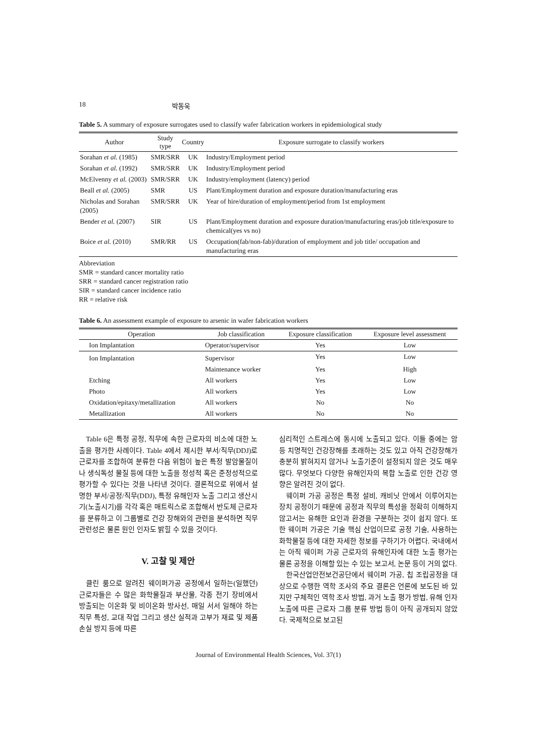18 박동욱
Table 5. A summary of exposure surrogates used to classify wafer fabrication workers in epidemiological study
| Author | Study type | Country | Exposure surrogate to classify workers |
| --- | --- | --- | --- |
| Sorahan et al. (1985) | SMR/SRR | UK | Industry/Employment period |
| Sorahan et al. (1992) | SMR/SRR | UK | Industry/Employment period |
| McElvenny et al. (2003) | SMR/SRR | UK | Industry/employment (latency) period |
| Beall et al. (2005) | SMR | US | Plant/Employment duration and exposure duration/manufacturing eras |
| Nicholas and Sorahan (2005) | SMR/SRR | UK | Year of hire/duration of employment/period from 1st employment |
| Bender et al. (2007) | SIR | US | Plant/Employment duration and exposure duration/manufacturing eras/job title/exposure to chemical(yes vs no) |
| Boice et al. (2010) | SMR/RR | US | Occupation(fab/non-fab)/duration of employment and job title/ occupation and manufacturing eras |
Abbreviation
SMR = standard cancer mortality ratio
SRR = standard cancer registration ratio
SIR = standard cancer incidence ratio
RR = relative risk
Table 6. An assessment example of exposure to arsenic in wafer fabrication workers
| Operation | Job classification | Exposure classification | Exposure level assessment |
| --- | --- | --- | --- |
| Ion Implantation | Operator/supervisor | Yes | Low |
| Ion Implantation | Supervisor | Yes | Low |
| | Maintenance worker | Yes | High |
| Etching | All workers | Yes | Low |
| Photo | All workers | Yes | Low |
| Oxidation/epitaxy/metallization | All workers | No | No |
| Metallization | All workers | No | No |
Table 6은 특정 공정, 직무에 속한 근로자의 비소에 대한 노출을 평가한 사례이다. Table 4에서 제시한 부서/직무(DDJ)로 근로자를 조합하여 분류한 다음 위험이 높은 특정 발암물질이나 생식독성 물질 등에 대한 노출을 정성적 혹은 준정성적으로 평가할 수 있다는 것을 나타낸 것이다. 결론적으로 위에서 설명한 부서/공정/직무(DDJ), 특정 유해인자 노출 그리고 생산시기(노출시기)를 각각 혹은 매트릭스로 조합해서 반도체 근로자를 분류하고 이 그룹별로 건강 장해와의 관련을 분석하면 직무 관련성은 물론 원인 인자도 밝힐 수 있을 것이다.
V. 고찰 및 제안
클린 룸으로 알려진 웨이퍼가공 공정에서 일하는(일했던) 근로자들은 수 많은 화학물질과 부산물, 각종 전기 장비에서 방출되는 이온화 및 비이온화 방사선, 매일 서서 일해야 하는 직무 특성, 교대 작업 그리고 생산 실적과 고부가 재료 및 제품 손실 방지 등에 따른
심리적인 스트레스에 동시에 노출되고 있다. 이들 중에는 암 등 치명적인 건강장해를 초래하는 것도 있고 아직 건강장해가 충분히 밝혀지지 않거나 노출기준이 설정되지 않은 것도 매우 많다. 무엇보다 다양한 유해인자의 복합 노출로 인한 건강 영향은 알려진 것이 없다.
웨이퍼 가공 공정은 특정 설비, 캐비닛 안에서 이루어지는 장치 공정이기 때문에 공정과 직무의 특성을 정확히 이해하지 않고서는 유해한 요인과 환경을 구분하는 것이 쉽지 않다. 또한 웨이퍼 가공은 기술 핵심 산업이므로 공정 기술, 사용하는 화학물질 등에 대한 자세한 정보를 구하기가 어렵다. 국내에서는 아직 웨이퍼 가공 근로자의 유해인자에 대한 노출 평가는 물론 공정을 이해할 있는 수 있는 보고서, 논문 등이 거의 없다.
한국산업안전보건공단에서 웨이퍼 가공, 칩 조립공정을 대상으로 수행한 역학 조사의 주요 결론은 언론에 보도된 바 있지만 구체적인 역학 조사 방법, 과거 노출 평가 방법, 유해 인자 노출에 따른 근로자 그룹 분류 방법 등이 아직 공개되지 않았다. 국제적으로 보고된
Journal of Environmental Health Sciences, Vol. 37(1)